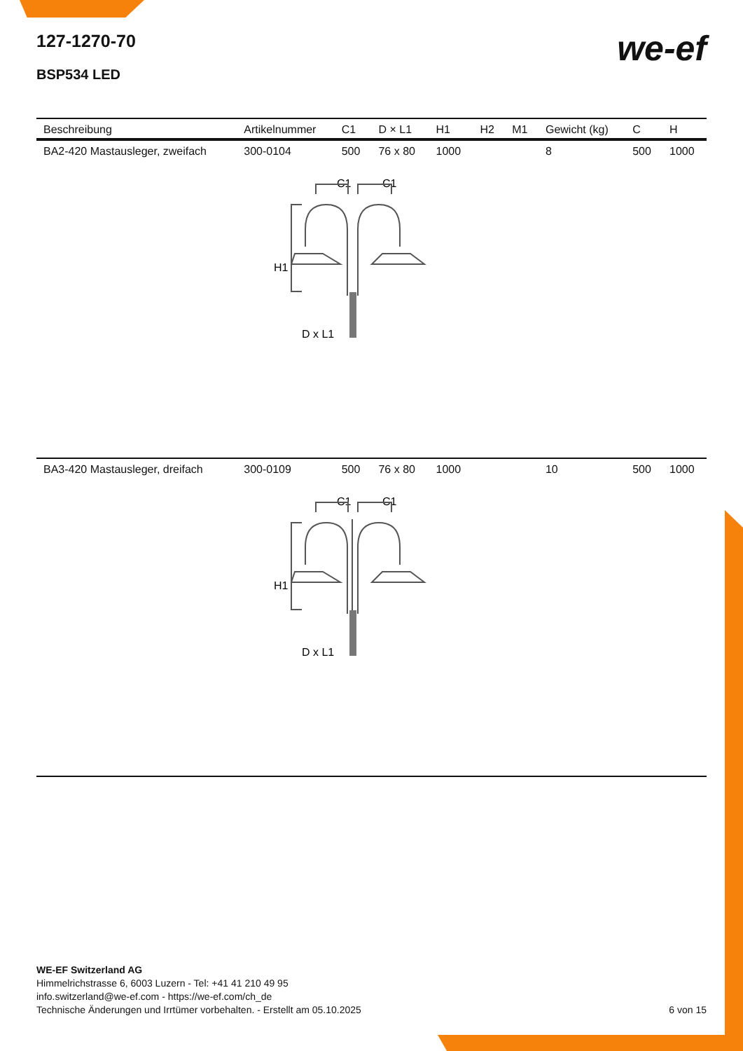127-1270-70
BSP534 LED
we-ef
| Beschreibung | Artikelnummer | C1 | D × L1 | H1 | H2 | M1 | Gewicht (kg) | C | H |
| --- | --- | --- | --- | --- | --- | --- | --- | --- | --- |
| BA2-420 Mastausleger, zweifach | 300-0104 | 500 | 76 x 80 | 1000 | | | 8 | 500 | 1000 |
| C1 C1 H1 D x L1 | | | | | | | | | |
| BA3-420 Mastausleger, dreifach | 300-0109 | 500 | 76 x 80 | 1000 | | | 10 | 500 | 1000 |
| C1 C1 H1 D x L1 | | | | | | | | | |
WE-EF Switzerland AG
Himmelrichstrasse 6, 6003 Luzern - Tel: +41 41 210 49 95
info.switzerland@we-ef.com - https://we-ef.com/ch_de
Technische Änderungen und Irrtümer vorbehalten. - Erstellt am 05.10.2025 6 von 15